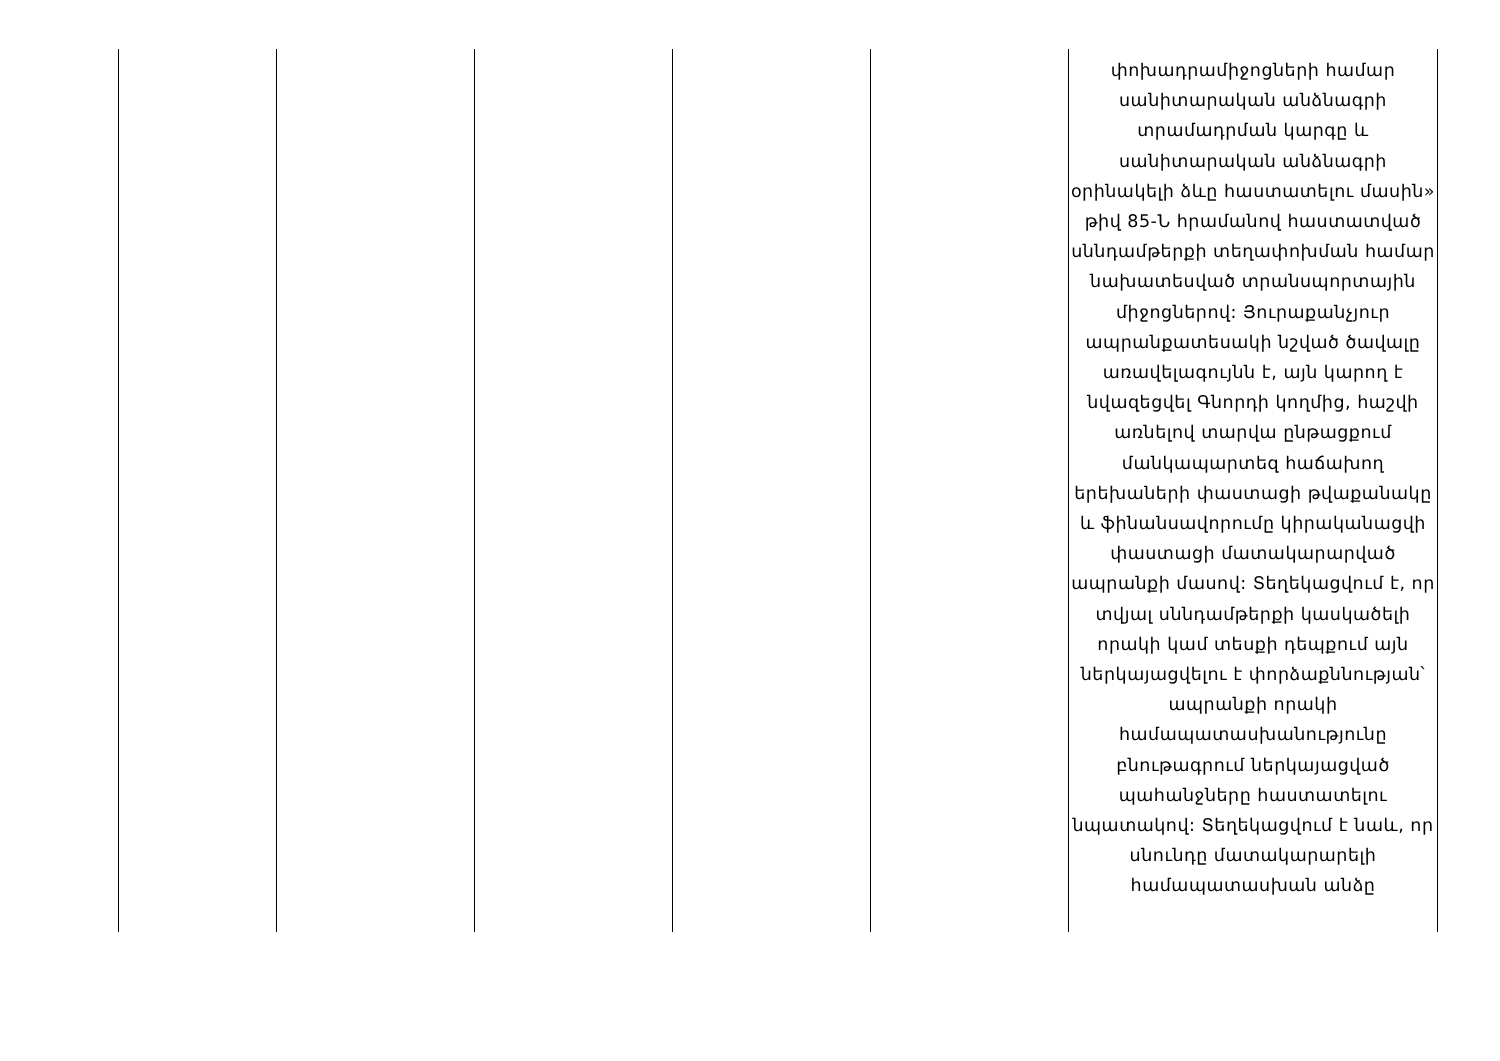| | | | | | փոխադրամիջոցների համար սանիտարական անձնագրի տրամադրման կարգը և սանիտարական անձնագրի օրինակելի ձևը հաստատելու մասին» թիվ 85-Ն հրամանով հաստատված սննդամթերքի տեղափոխման համար նախատեսված տրանսպորտային միջոցներով: Յուրաքանչյուր ապրանքատեսակի նշված ծավալը առավելագույնն է, այն կարող է նվազեցվել Գնորդի կողմից, հաշվի առնելով տարվա ընթացքում մանկապարտեզ հաճախող երեխաների փաստացի թվաքանակը և ֆինանսավորումը կիրականացվի փաստացի մատակարարված ապրանքի մասով: Տեղեկացվում է, որ տվյալ սննդամթերքի կասկածելի որակի կամ տեսքի դեպքում այն ներկայացվելու է փորձաքննության՝ ապրանքի որակի համապատասխանությունը բնութագրում ներկայացված պահանջները հաստատելու նպատակով: Տեղեկացվում է նաև, որ սնունդը մատակարարելի համապատասխան անձը |